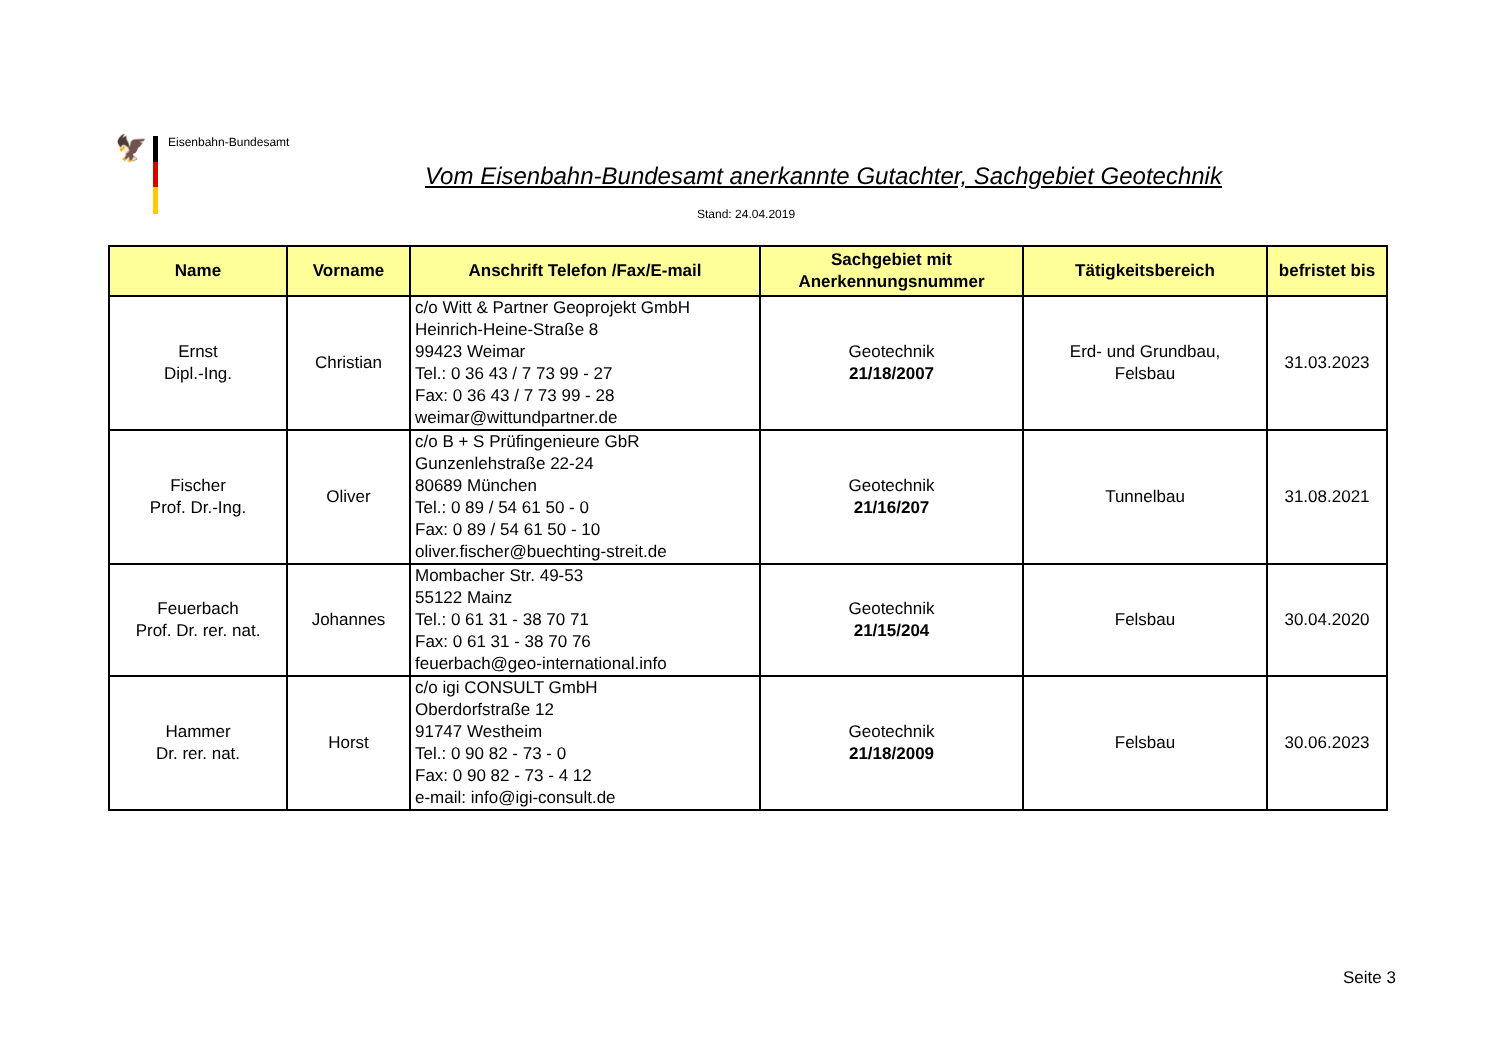🦅
Eisenbahn-Bundesamt
Vom Eisenbahn-Bundesamt anerkannte Gutachter, Sachgebiet Geotechnik
Stand: 24.04.2019
| Name | Vorname | Anschrift Telefon /Fax/E-mail | Sachgebiet mit Anerkennungsnummer | Tätigkeitsbereich | befristet bis |
| --- | --- | --- | --- | --- | --- |
| Ernst Dipl.-Ing. | Christian | c/o Witt & Partner Geoprojekt GmbH Heinrich-Heine-Straße 8 99423 Weimar Tel.: 0 36 43 / 7 73 99 - 27 Fax: 0 36 43 / 7 73 99 - 28 weimar@wittundpartner.de | Geotechnik 21/18/2007 | Erd- und Grundbau, Felsbau | 31.03.2023 |
| Fischer Prof. Dr.-Ing. | Oliver | c/o B + S Prüfingenieure GbR Gunzenlehstraße 22-24 80689 München Tel.: 0 89 / 54 61 50 - 0 Fax: 0 89 / 54 61 50 - 10 oliver.fischer@buechting-streit.de | Geotechnik 21/16/207 | Tunnelbau | 31.08.2021 |
| Feuerbach Prof. Dr. rer. nat. | Johannes | Mombacher Str. 49-53 55122 Mainz Tel.: 0 61 31 - 38 70 71 Fax: 0 61 31 - 38 70 76 feuerbach@geo-international.info | Geotechnik 21/15/204 | Felsbau | 30.04.2020 |
| Hammer Dr. rer. nat. | Horst | c/o igi CONSULT GmbH Oberdorfstraße 12 91747 Westheim Tel.: 0 90 82 - 73 - 0 Fax: 0 90 82 - 73 - 4 12 e-mail: info@igi-consult.de | Geotechnik 21/18/2009 | Felsbau | 30.06.2023 |
Seite 3